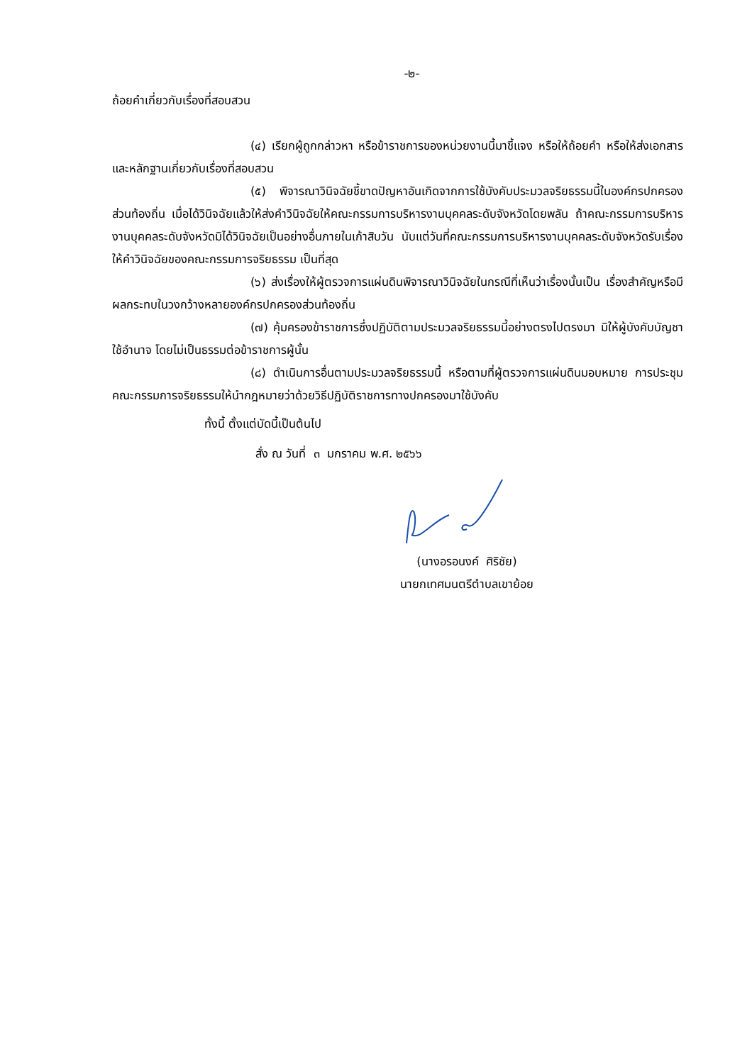-๒-
ถ้อยคำเกี่ยวกับเรื่องที่สอบสวน
(๔) เรียกผู้ถูกกล่าวหา หรือข้าราชการของหน่วยงานนี้มาชี้แจง หรือให้ถ้อยคำ หรือให้ส่งเอกสารและหลักฐานเกี่ยวกับเรื่องที่สอบสวน
(๕) พิจารณาวินิจฉัยชี้ขาดปัญหาอันเกิดจากการใช้บังคับประมวลจริยธรรมนี้ในองค์กรปกครองส่วนท้องถิ่น เมื่อได้วินิจฉัยแล้วให้ส่งคำวินิจฉัยให้คณะกรรมการบริหารงานบุคคลระดับจังหวัดโดยพลัน ถ้าคณะกรรมการบริหารงานบุคคลระดับจังหวัดมิได้วินิจฉัยเป็นอย่างอื่นภายในเก้าสิบวัน นับแต่วันที่คณะกรรมการบริหารงานบุคคลระดับจังหวัดรับเรื่อง ให้คำวินิจฉัยของคณะกรรมการจริยธรรม เป็นที่สุด
(๖) ส่งเรื่องให้ผู้ตรวจการแผ่นดินพิจารณาวินิจฉัยในกรณีที่เห็นว่าเรื่องนั้นเป็น เรื่องสำคัญหรือมีผลกระทบในวงกว้างหลายองค์กรปกครองส่วนท้องถิ่น
(๗) คุ้มครองข้าราชการซึ่งปฏิบัติตามประมวลจริยธรรมนี้อย่างตรงไปตรงมา มิให้ผู้บังคับบัญชาใช้อำนาจ โดยไม่เป็นธรรมต่อข้าราชการผู้นั้น
(๘) ดำเนินการอื่นตามประมวลจริยธรรมนี้ หรือตามที่ผู้ตรวจการแผ่นดินมอบหมาย การประชุมคณะกรรมการจริยธรรมให้นำกฎหมายว่าด้วยวิธีปฏิบัติราชการทางปกครองมาใช้บังคับ
ทั้งนี้ ตั้งแต่บัดนี้เป็นต้นไป
สั่ง ณ วันที่ ๓ มกราคม พ.ศ. ๒๕๖๖
(นางอรอนงค์ ศิริชัย)
นายกเทศมนตรีตำบลเขาย้อย